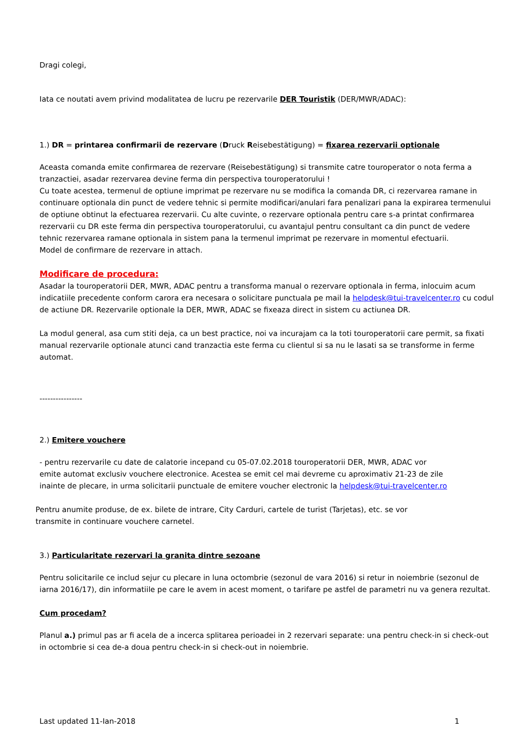Dragi colegi,
Iata ce noutati avem privind modalitatea de lucru pe rezervarile DER Touristik (DER/MWR/ADAC):
1.) DR = printarea confirmarii de rezervare (Druck Reisebestätigung) = fixarea rezervarii optionale
Aceasta comanda emite confirmarea de rezervare (Reisebestätigung) si transmite catre touroperator o nota ferma a tranzactiei, asadar rezervarea devine ferma din perspectiva touroperatorului !
Cu toate acestea, termenul de optiune imprimat pe rezervare nu se modifica la comanda DR, ci rezervarea ramane in continuare optionala din punct de vedere tehnic si permite modificari/anulari fara penalizari pana la expirarea termenului de optiune obtinut la efectuarea rezervarii. Cu alte cuvinte, o rezervare optionala pentru care s-a printat confirmarea rezervarii cu DR este ferma din perspectiva touroperatorului, cu avantajul pentru consultant ca din punct de vedere tehnic rezervarea ramane optionala in sistem pana la termenul imprimat pe rezervare in momentul efectuarii.
Model de confirmare de rezervare in attach.
Modificare de procedura:
Asadar la touroperatorii DER, MWR, ADAC pentru a transforma manual o rezervare optionala in ferma, inlocuim acum indicatiile precedente conform carora era necesara o solicitare punctuala pe mail la helpdesk@tui-travelcenter.ro cu codul de actiune DR. Rezervarile optionale la DER, MWR, ADAC se fixeaza direct in sistem cu actiunea DR.
La modul general, asa cum stiti deja, ca un best practice, noi va incurajam ca la toti touroperatorii care permit, sa fixati manual rezervarile optionale atunci cand tranzactia este ferma cu clientul si sa nu le lasati sa se transforme in ferme automat.
----------------
2.) Emitere vouchere
- pentru rezervarile cu date de calatorie incepand cu 05-07.02.2018 touroperatorii DER, MWR, ADAC vor emite automat exclusiv vouchere electronice. Acestea se emit cel mai devreme cu aproximativ 21-23 de zile inainte de plecare, in urma solicitarii punctuale de emitere voucher electronic la helpdesk@tui-travelcenter.ro
Pentru anumite produse, de ex. bilete de intrare, City Carduri, cartele de turist (Tarjetas), etc. se vor transmite in continuare vouchere carnetel.
3.) Particularitate rezervari la granita dintre sezoane
Pentru solicitarile ce includ sejur cu plecare in luna octombrie (sezonul de vara 2016) si retur in noiembrie (sezonul de iarna 2016/17), din informatiile pe care le avem in acest moment, o tarifare pe astfel de parametri nu va genera rezultat.
Cum procedam?
Planul a.) primul pas ar fi acela de a incerca splitarea perioadei in 2 rezervari separate: una pentru check-in si check-out in octombrie si cea de-a doua pentru check-in si check-out in noiembrie.
Last updated 11-Ian-2018 1